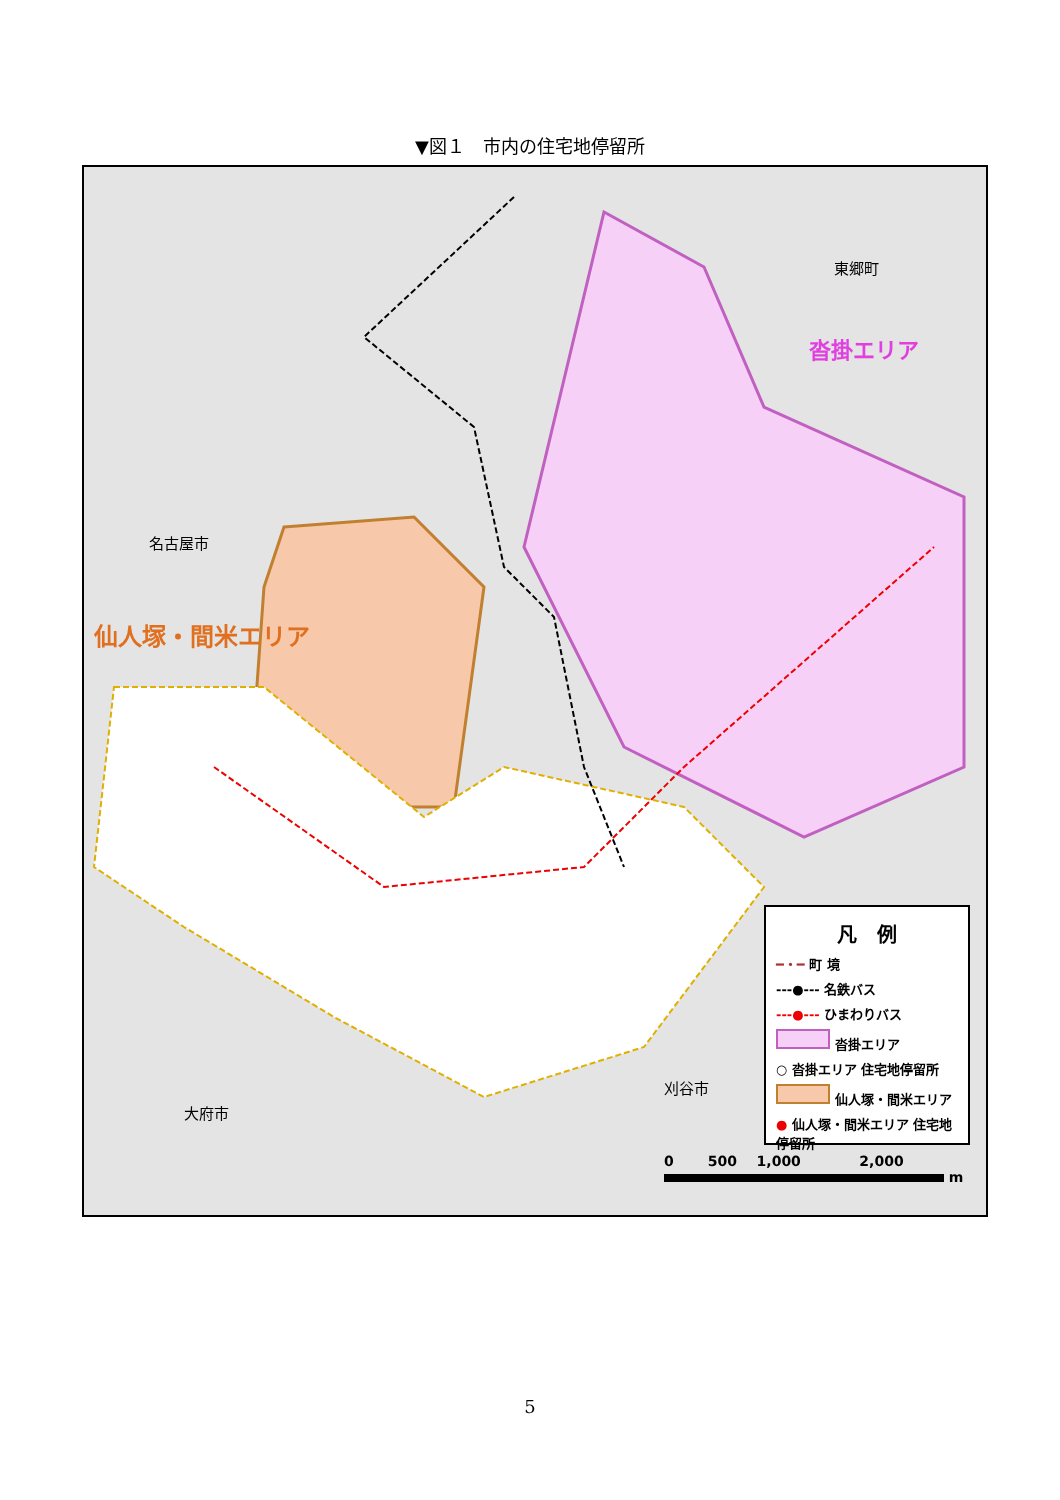▼図１　市内の住宅地停留所
東郷町
沓掛エリア
名古屋市
仙人塚・間米エリア
大府市
刈谷市
凡　例
━・━ 町 境
---●--- 名鉄バス
---●--- ひまわりバス
沓掛エリア
○ 沓掛エリア 住宅地停留所
仙人塚・間米エリア
● 仙人塚・間米エリア 住宅地停留所
0 500 1,000 2,000
m
5